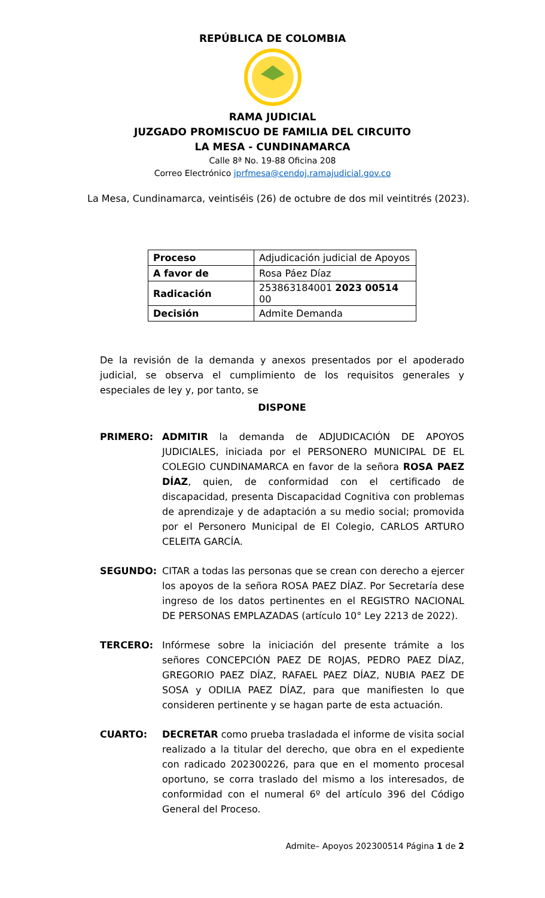REPÚBLICA DE COLOMBIA
RAMA JUDICIAL
JUZGADO PROMISCUO DE FAMILIA DEL CIRCUITO
LA MESA - CUNDINAMARCA
Calle 8ª No. 19-88 Oficina 208
Correo Electrónico jprfmesa@cendoj.ramajudicial.gov.co
La Mesa, Cundinamarca, veintiséis (26) de octubre de dos mil veintitrés (2023).
| Proceso | Adjudicación judicial de Apoyos |
| A favor de | Rosa Páez Díaz |
| Radicación | 253863184001 2023 00514 00 |
| Decisión | Admite Demanda |
De la revisión de la demanda y anexos presentados por el apoderado judicial, se observa el cumplimiento de los requisitos generales y especiales de ley y, por tanto, se
DISPONE
PRIMERO: ADMITIR la demanda de ADJUDICACIÓN DE APOYOS JUDICIALES, iniciada por el PERSONERO MUNICIPAL DE EL COLEGIO CUNDINAMARCA en favor de la señora ROSA PAEZ DÍAZ, quien, de conformidad con el certificado de discapacidad, presenta Discapacidad Cognitiva con problemas de aprendizaje y de adaptación a su medio social; promovida por el Personero Municipal de El Colegio, CARLOS ARTURO CELEITA GARCÍA.
SEGUNDO: CITAR a todas las personas que se crean con derecho a ejercer los apoyos de la señora ROSA PAEZ DÍAZ. Por Secretaría dese ingreso de los datos pertinentes en el REGISTRO NACIONAL DE PERSONAS EMPLAZADAS (artículo 10° Ley 2213 de 2022).
TERCERO: Infórmese sobre la iniciación del presente trámite a los señores CONCEPCIÓN PAEZ DE ROJAS, PEDRO PAEZ DÍAZ, GREGORIO PAEZ DÍAZ, RAFAEL PAEZ DÍAZ, NUBIA PAEZ DE SOSA y ODILIA PAEZ DÍAZ, para que manifiesten lo que consideren pertinente y se hagan parte de esta actuación.
CUARTO: DECRETAR como prueba trasladada el informe de visita social realizado a la titular del derecho, que obra en el expediente con radicado 202300226, para que en el momento procesal oportuno, se corra traslado del mismo a los interesados, de conformidad con el numeral 6º del artículo 396 del Código General del Proceso.
Admite– Apoyos 202300514 Página 1 de 2